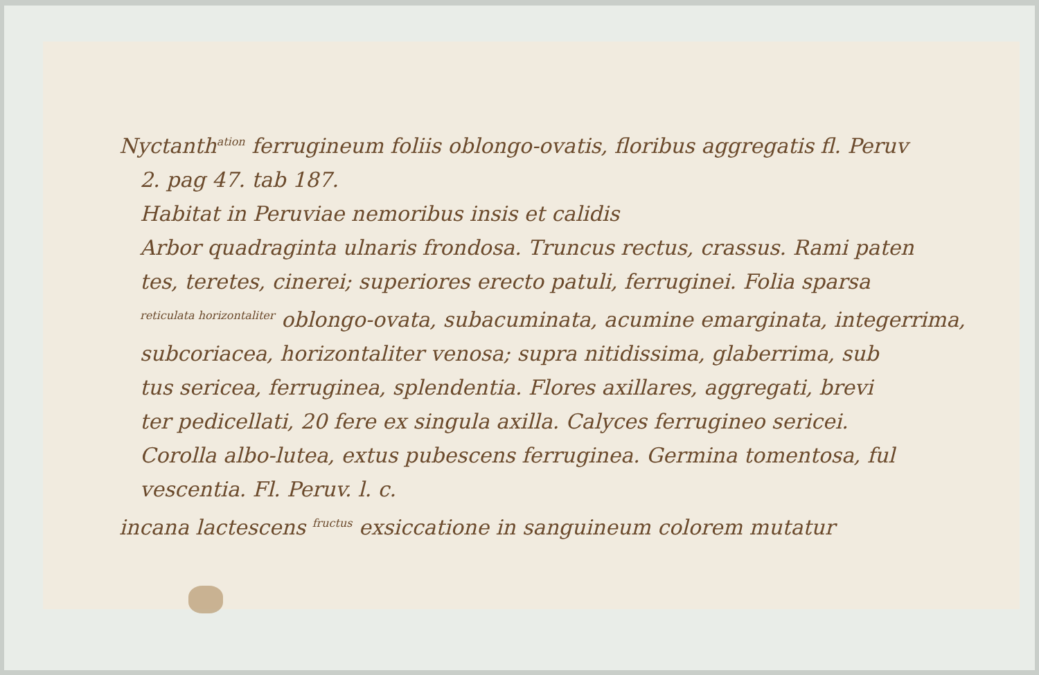Nyctanth<sup>ation</sup> ferrugineum foliis oblongo-ovatis, floribus aggregatis fl. Peruv
2. pag 47. tab 187.
Habitat in Peruviae nemoribus insis et calidis
Arbor quadraginta ulnaris frondosa. Truncus rectus, crassus. Rami paten
tes, teretes, cinerei; superiores erecto patuli, ferruginei. Folia sparsa
<sup>reticulata horizontaliter</sup> oblongo-ovata, subacuminata, acumine emarginata, integerrima,
subcoriacea, horizontaliter venosa; supra nitidissima, glaberrima, sub
tus sericea, ferruginea, splendentia. Flores axillares, aggregati, brevi
ter pedicellati, 20 fere ex singula axilla. Calyces ferrugineo sericei.
Corolla albo-lutea, extus pubescens ferruginea. Germina tomentosa, ful
vescentia. Fl. Peruv. l. c.
incana lactescens <sup>fructus</sup> exsiccatione in sanguineum colorem mutatur